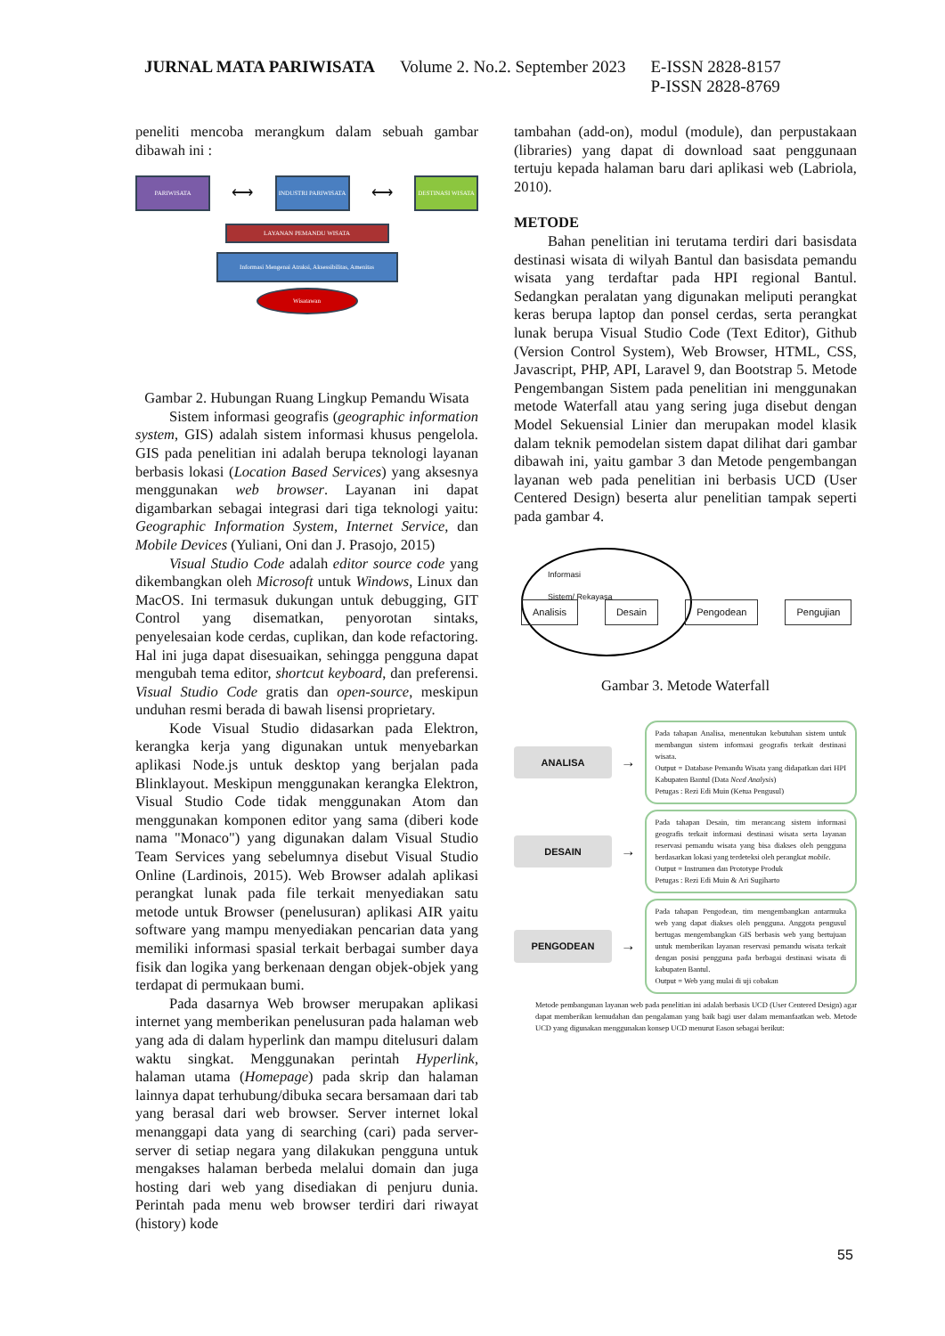JURNAL MATA PARIWISATA Volume 2. No.2. September 2023 E-ISSN 2828-8157
P-ISSN 2828-8769
peneliti mencoba merangkum dalam sebuah gambar dibawah ini :
PARIWISATA
⟷
INDUSTRI PARIWISATA
⟷
DESTINASI WISATA
LAYANAN PEMANDU WISATA
Informasi Mengenai Atraksi, Aksessibilitas, Amenitas
Wisatawan
Gambar 2. Hubungan Ruang Lingkup Pemandu Wisata
Sistem informasi geografis (geographic information system, GIS) adalah sistem informasi khusus pengelola. GIS pada penelitian ini adalah berupa teknologi layanan berbasis lokasi (Location Based Services) yang aksesnya menggunakan web browser. Layanan ini dapat digambarkan sebagai integrasi dari tiga teknologi yaitu: Geographic Information System, Internet Service, dan Mobile Devices (Yuliani, Oni dan J. Prasojo, 2015)
Visual Studio Code adalah editor source code yang dikembangkan oleh Microsoft untuk Windows, Linux dan MacOS. Ini termasuk dukungan untuk debugging, GIT Control yang disematkan, penyorotan sintaks, penyelesaian kode cerdas, cuplikan, dan kode refactoring. Hal ini juga dapat disesuaikan, sehingga pengguna dapat mengubah tema editor, shortcut keyboard, dan preferensi. Visual Studio Code gratis dan open-source, meskipun unduhan resmi berada di bawah lisensi proprietary.
Kode Visual Studio didasarkan pada Elektron, kerangka kerja yang digunakan untuk menyebarkan aplikasi Node.js untuk desktop yang berjalan pada Blinklayout. Meskipun menggunakan kerangka Elektron, Visual Studio Code tidak menggunakan Atom dan menggunakan komponen editor yang sama (diberi kode nama "Monaco") yang digunakan dalam Visual Studio Team Services yang sebelumnya disebut Visual Studio Online (Lardinois, 2015). Web Browser adalah aplikasi perangkat lunak pada file terkait menyediakan satu metode untuk Browser (penelusuran) aplikasi AIR yaitu software yang mampu menyediakan pencarian data yang memiliki informasi spasial terkait berbagai sumber daya fisik dan logika yang berkenaan dengan objek-objek yang terdapat di permukaan bumi.
Pada dasarnya Web browser merupakan aplikasi internet yang memberikan penelusuran pada halaman web yang ada di dalam hyperlink dan mampu ditelusuri dalam waktu singkat. Menggunakan perintah Hyperlink, halaman utama (Homepage) pada skrip dan halaman lainnya dapat terhubung/dibuka secara bersamaan dari tab yang berasal dari web browser. Server internet lokal menanggapi data yang di searching (cari) pada server-server di setiap negara yang dilakukan pengguna untuk mengakses halaman berbeda melalui domain dan juga hosting dari web yang disediakan di penjuru dunia. Perintah pada menu web browser terdiri dari riwayat (history) kode
tambahan (add-on), modul (module), dan perpustakaan (libraries) yang dapat di download saat penggunaan tertuju kepada halaman baru dari aplikasi web (Labriola, 2010).
METODE
Bahan penelitian ini terutama terdiri dari basisdata destinasi wisata di wilyah Bantul dan basisdata pemandu wisata yang terdaftar pada HPI regional Bantul. Sedangkan peralatan yang digunakan meliputi perangkat keras berupa laptop dan ponsel cerdas, serta perangkat lunak berupa Visual Studio Code (Text Editor), Github (Version Control System), Web Browser, HTML, CSS, Javascript, PHP, API, Laravel 9, dan Bootstrap 5. Metode Pengembangan Sistem pada penelitian ini menggunakan metode Waterfall atau yang sering juga disebut dengan Model Sekuensial Linier dan merupakan model klasik dalam teknik pemodelan sistem dapat dilihat dari gambar dibawah ini, yaitu gambar 3 dan Metode pengembangan layanan web pada penelitian ini berbasis UCD (User Centered Design) beserta alur penelitian tampak seperti pada gambar 4.
Informasi
Sistem/ Rekayasa
Analisis Desain Pengodean Pengujian
Gambar 3. Metode Waterfall
ANALISA
→
Pada tahapan Analisa, menentukan kebutuhan sistem untuk membangun sistem informasi geografis terkait destinasi wisata.
Output = Database Pemandu Wisata yang didapatkan dari HPI Kabupaten Bantul (Data Need Analysis)
Petugas : Rezi Edi Muin (Ketua Pengusul)
DESAIN
→
Pada tahapan Desain, tim merancang sistem informasi geografis terkait informasi destinasi wisata serta layanan reservasi pemandu wisata yang bisa diakses oleh pengguna berdasarkan lokasi yang terdeteksi oleh perangkat mobile.
Output = Instrumen dan Prototype Produk
Petugas : Rezi Edi Muin & Ari Sugiharto
PENGODEAN
→
Pada tahapan Pengodean, tim mengembangkan antarmuka web yang dapat diakses oleh pengguna. Anggota pengusul bertugas mengembangkan GIS berbasis web yang bertujuan untuk memberikan layanan reservasi pemandu wisata terkait dengan posisi pengguna pada berbagai destinasi wisata di kabupaten Bantul.
Output = Web yang mulai di uji cobakan
Metode pembangunan layanan web pada penelitian ini adalah berbasis UCD (User Centered Design) agar dapat memberikan kemudahan dan pengalaman yang baik bagi user dalam memanfaatkan web. Metode UCD yang digunakan menggunakan konsep UCD menurut Eason sebagai berikut:
55